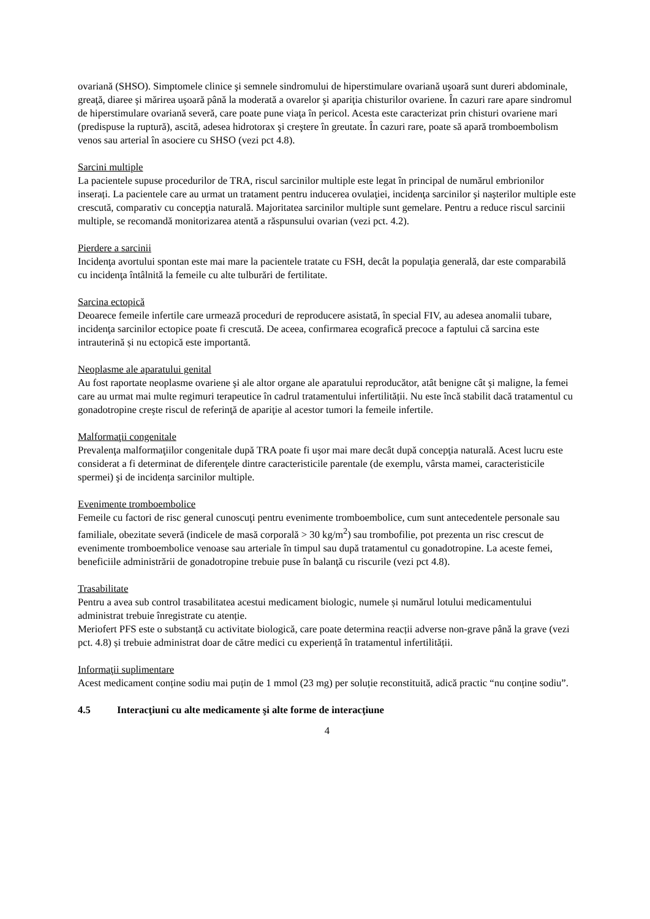ovariană (SHSO). Simptomele clinice şi semnele sindromului de hiperstimulare ovariană uşoară sunt dureri abdominale, greaţă, diaree şi mărirea uşoară până la moderată a ovarelor şi apariţia chisturilor ovariene. În cazuri rare apare sindromul de hiperstimulare ovariană severă, care poate pune viaţa în pericol. Acesta este caracterizat prin chisturi ovariene mari (predispuse la ruptură), ascită, adesea hidrotorax şi creştere în greutate. În cazuri rare, poate să apară tromboembolism venos sau arterial în asociere cu SHSO (vezi pct 4.8).
Sarcini multiple
La pacientele supuse procedurilor de TRA, riscul sarcinilor multiple este legat în principal de numărul embrionilor inserați. La pacientele care au urmat un tratament pentru inducerea ovulaţiei, incidenţa sarcinilor şi naşterilor multiple este crescută, comparativ cu concepţia naturală. Majoritatea sarcinilor multiple sunt gemelare. Pentru a reduce riscul sarcinii multiple, se recomandă monitorizarea atentă a răspunsului ovarian (vezi pct. 4.2).
Pierdere a sarcinii
Incidenţa avortului spontan este mai mare la pacientele tratate cu FSH, decât la populaţia generală, dar este comparabilă cu incidenţa întâlnită la femeile cu alte tulburări de fertilitate.
Sarcina ectopică
Deoarece femeile infertile care urmează proceduri de reproducere asistată, în special FIV, au adesea anomalii tubare, incidenţa sarcinilor ectopice poate fi crescută. De aceea, confirmarea ecografică precoce a faptului că sarcina este intrauterină și nu ectopică este importantă.
Neoplasme ale aparatului genital
Au fost raportate neoplasme ovariene şi ale altor organe ale aparatului reproducător, atât benigne cât şi maligne, la femei care au urmat mai multe regimuri terapeutice în cadrul tratamentului infertilității. Nu este încă stabilit dacă tratamentul cu gonadotropine creşte riscul de referinţă de apariţie al acestor tumori la femeile infertile.
Malformaţii congenitale
Prevalenţa malformaţiilor congenitale după TRA poate fi uşor mai mare decât după concepţia naturală. Acest lucru este considerat a fi determinat de diferenţele dintre caracteristicile parentale (de exemplu, vârsta mamei, caracteristicile spermei) şi de incidența sarcinilor multiple.
Evenimente tromboembolice
Femeile cu factori de risc general cunoscuţi pentru evenimente tromboembolice, cum sunt antecedentele personale sau familiale, obezitate severă (indicele de masă corporală > 30 kg/m<sup>2</sup>) sau trombofilie, pot prezenta un risc crescut de evenimente tromboembolice venoase sau arteriale în timpul sau după tratamentul cu gonadotropine. La aceste femei, beneficiile administrării de gonadotropine trebuie puse în balanţă cu riscurile (vezi pct 4.8).
Trasabilitate
Pentru a avea sub control trasabilitatea acestui medicament biologic, numele și numărul lotului medicamentului administrat trebuie înregistrate cu atenție.
Meriofert PFS este o substanță cu activitate biologică, care poate determina reacții adverse non-grave până la grave (vezi pct. 4.8) și trebuie administrat doar de către medici cu experiență în tratamentul infertilității.
Informaţii suplimentare
Acest medicament conține sodiu mai puțin de 1 mmol (23 mg) per soluție reconstituită, adică practic “nu conține sodiu”.
4.5 Interacţiuni cu alte medicamente şi alte forme de interacţiune
4